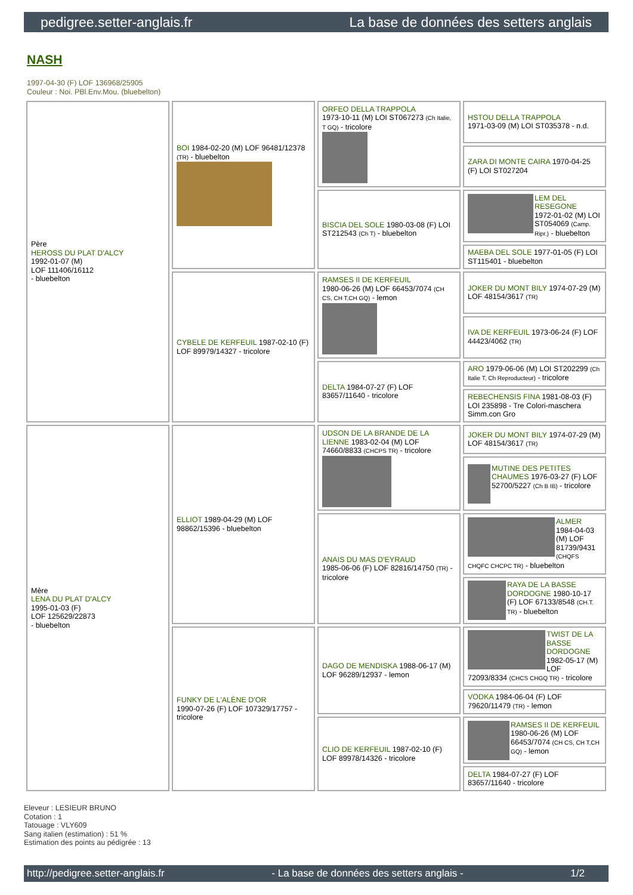pedigree.setter-anglais.fr La base de données des setters anglais
NASH
1997-04-30 (F) LOF 136968/25905
Couleur : Noi. PBl.Env.Mou. (bluebelton)
| Père HEROSS DU PLAT D'ALCY 1992-01-07 (M) LOF 111406/16112 - bluebelton | BOI 1984-02-20 (M) LOF 96481/12378 (TR) - bluebelton | ORFEO DELLA TRAPPOLA 1973-10-11 (M) LOI ST067273 (Ch Italie, T GQ) - tricolore | HSTOU DELLA TRAPPOLA 1971-03-09 (M) LOI ST035378 - n.d. |
| | | | ZARA DI MONTE CAIRA 1970-04-25 (F) LOI ST027204 |
| | | BISCIA DEL SOLE 1980-03-08 (F) LOI ST212543 (Ch T) - bluebelton | LEM DEL RESEGONE 1972-01-02 (M) LOI ST054069 (Camp. Ripr.) - bluebelton |
| | | | MAEBA DEL SOLE 1977-01-05 (F) LOI ST115401 - bluebelton |
| | CYBELE DE KERFEUIL 1987-02-10 (F) LOF 89979/14327 - tricolore | RAMSES II DE KERFEUIL 1980-06-26 (M) LOF 66453/7074 (CH CS, CH T,CH GQ) - lemon | JOKER DU MONT BILY 1974-07-29 (M) LOF 48154/3617 (TR) |
| | | | IVA DE KERFEUIL 1973-06-24 (F) LOF 44423/4062 (TR) |
| | | DELTA 1984-07-27 (F) LOF 83657/11640 - tricolore | ARO 1979-06-06 (M) LOI ST202299 (Ch Italie T, Ch Reproducteur) - tricolore |
| | | | REBECHENSIS FINA 1981-08-03 (F) LOI 235898 - Tre Colori-maschera Simm.con Gro |
| Mère LENA DU PLAT D'ALCY 1995-01-03 (F) LOF 125629/22873 - bluebelton | ELLIOT 1989-04-29 (M) LOF 98862/15396 - bluebelton | UDSON DE LA BRANDE DE LA LIENNE 1983-02-04 (M) LOF 74660/8833 (CHCPS TR) - tricolore | JOKER DU MONT BILY 1974-07-29 (M) LOF 48154/3617 (TR) |
| | | | MUTINE DES PETITES CHAUMES 1976-03-27 (F) LOF 52700/5227 (Ch B IB) - tricolore |
| | | ANAIS DU MAS D'EYRAUD 1985-06-06 (F) LOF 82816/14750 (TR) - tricolore | ALMER 1984-04-03 (M) LOF 81739/9431 (CHQFS CHQFC CHCPC TR) - bluebelton |
| | | | RAYA DE LA BASSE DORDOGNE 1980-10-17 (F) LOF 67133/8548 (CH.T. TR) - bluebelton |
| | FUNKY DE L'ALÈNE D'OR 1990-07-26 (F) LOF 107329/17757 - tricolore | DAGO DE MENDISKA 1988-06-17 (M) LOF 96289/12937 - lemon | TWIST DE LA BASSE DORDOGNE 1982-05-17 (M) LOF 72093/8334 (CHCS CHGQ TR) - tricolore |
| | | | VODKA 1984-06-04 (F) LOF 79620/11479 (TR) - lemon |
| | | CLIO DE KERFEUIL 1987-02-10 (F) LOF 89978/14326 - tricolore | RAMSES II DE KERFEUIL 1980-06-26 (M) LOF 66453/7074 (CH CS, CH T,CH GQ) - lemon |
| | | | DELTA 1984-07-27 (F) LOF 83657/11640 - tricolore |
Eleveur : LESIEUR BRUNO
Cotation : 1
Tatouage : VLY609
Sang italien (estimation) : 51 %
Estimation des points au pédigrée : 13
http://pedigree.setter-anglais.fr - La base de données des setters anglais - 1/2